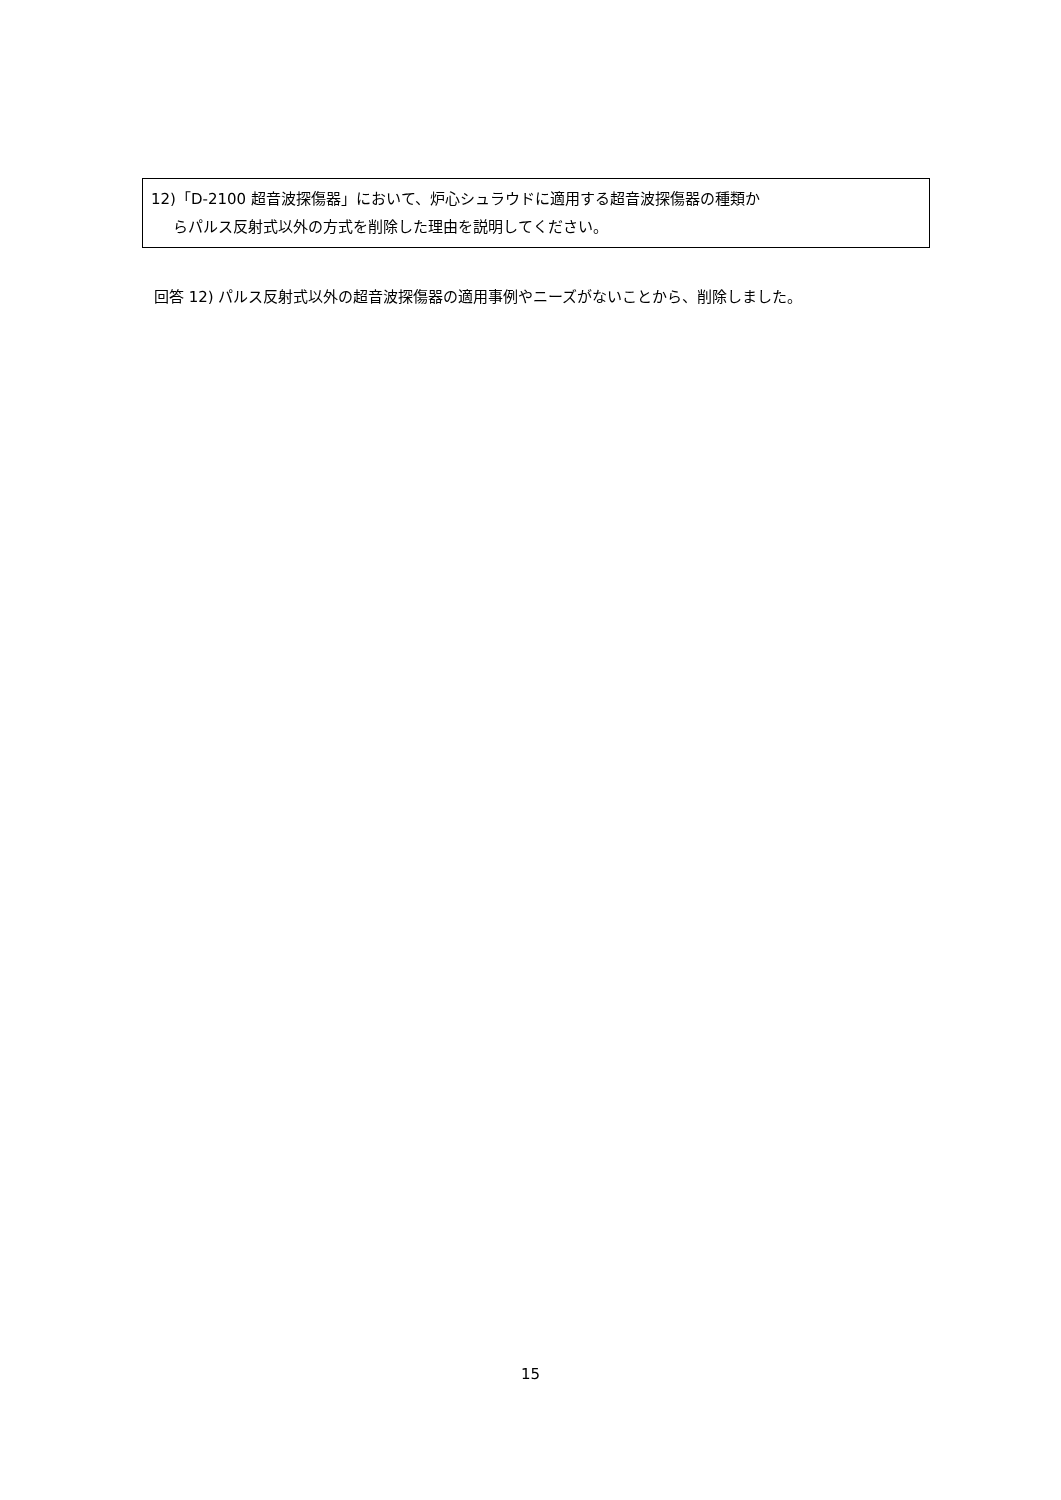12)「D-2100 超音波探傷器」において、炉心シュラウドに適用する超音波探傷器の種類か
らパルス反射式以外の方式を削除した理由を説明してください。
回答 12) パルス反射式以外の超音波探傷器の適用事例やニーズがないことから、削除しました。
15